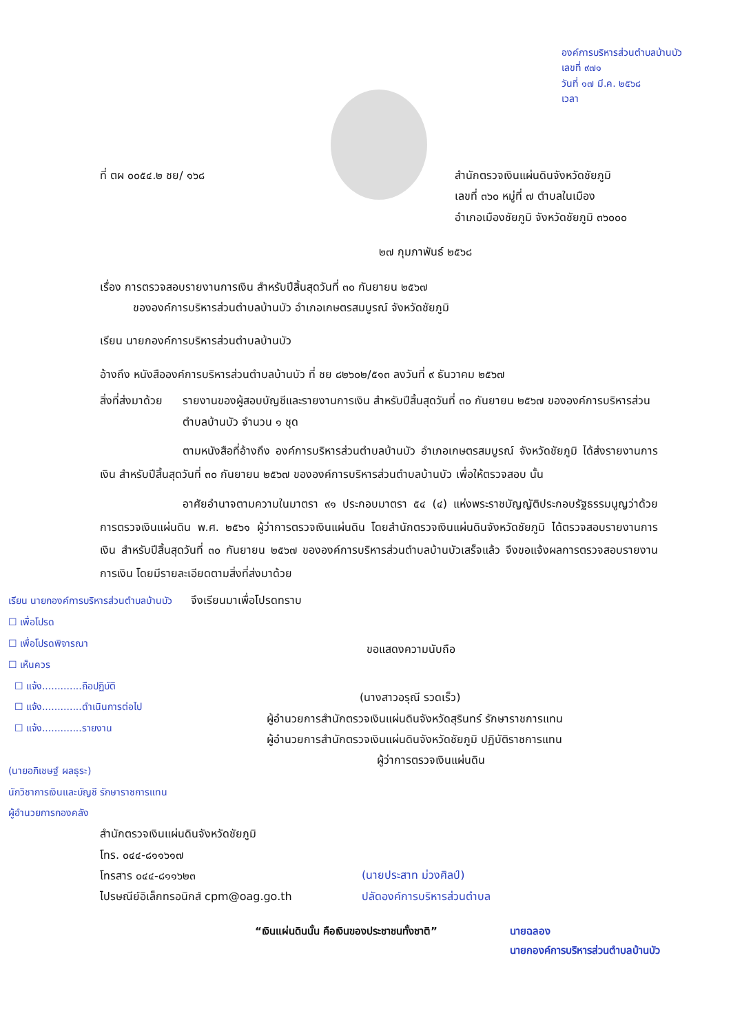องค์การบริหารส่วนตำบลบ้านบัว
เลขที่ ๙๗๑
วันที่ ๑๗ มี.ค. ๒๕๖๘
เวลา
ที่ ตผ ๐๐๕๔.๒ ชย/ ๑๖๘ สำนักตรวจเงินแผ่นดินจังหวัดชัยภูมิ
เลขที่ ๓๖๐ หมู่ที่ ๗ ตำบลในเมือง
อำเภอเมืองชัยภูมิ จังหวัดชัยภูมิ ๓๖๐๐๐
๒๗ กุมภาพันธ์ ๒๕๖๘
เรื่อง การตรวจสอบรายงานการเงิน สำหรับปีสิ้นสุดวันที่ ๓๐ กันยายน ๒๕๖๗
ขององค์การบริหารส่วนตำบลบ้านบัว อำเภอเกษตรสมบูรณ์ จังหวัดชัยภูมิ
เรียน นายกองค์การบริหารส่วนตำบลบ้านบัว
อ้างถึง หนังสือองค์การบริหารส่วนตำบลบ้านบัว ที่ ชย ๘๒๖๐๒/๕๑๓ ลงวันที่ ๙ ธันวาคม ๒๕๖๗
สิ่งที่ส่งมาด้วย
รายงานของผู้สอบบัญชีและรายงานการเงิน สำหรับปีสิ้นสุดวันที่ ๓๐ กันยายน ๒๕๖๗ ขององค์การบริหารส่วนตำบลบ้านบัว จำนวน ๑ ชุด
ตามหนังสือที่อ้างถึง องค์การบริหารส่วนตำบลบ้านบัว อำเภอเกษตรสมบูรณ์ จังหวัดชัยภูมิ ได้ส่งรายงานการเงิน สำหรับปีสิ้นสุดวันที่ ๓๐ กันยายน ๒๕๖๗ ขององค์การบริหารส่วนตำบลบ้านบัว เพื่อให้ตรวจสอบ นั้น
อาศัยอำนาจตามความในมาตรา ๙๑ ประกอบมาตรา ๕๔ (๔) แห่งพระราชบัญญัติประกอบรัฐธรรมนูญว่าด้วยการตรวจเงินแผ่นดิน พ.ศ. ๒๕๖๑ ผู้ว่าการตรวจเงินแผ่นดิน โดยสำนักตรวจเงินแผ่นดินจังหวัดชัยภูมิ ได้ตรวจสอบรายงานการเงิน สำหรับปีสิ้นสุดวันที่ ๓๐ กันยายน ๒๕๖๗ ขององค์การบริหารส่วนตำบลบ้านบัวเสร็จแล้ว จึงขอแจ้งผลการตรวจสอบรายงานการเงิน โดยมีรายละเอียดตามสิ่งที่ส่งมาด้วย
เรียน นายกองค์การบริหารส่วนตำบลบ้านบัว
☐ เพื่อโปรด
☐ เพื่อโปรดพิจารณา
☐ เห็นควร
☐ แจ้ง.............ถือปฏิบัติ
☐ แจ้ง.............ดำเนินการต่อไป
☐ แจ้ง.............รายงาน
(นายอภิเชษฐ์ ผลธุระ)
นักวิชาการเงินและบัญชี รักษาราชการแทน
ผู้อำนวยการกองคลัง
จึงเรียนมาเพื่อโปรดทราบ
ขอแสดงความนับถือ
(นางสาวอรุณี รวดเร็ว)
ผู้อำนวยการสำนักตรวจเงินแผ่นดินจังหวัดสุรินทร์ รักษาราชการแทน
ผู้อำนวยการสำนักตรวจเงินแผ่นดินจังหวัดชัยภูมิ ปฏิบัติราชการแทน
ผู้ว่าการตรวจเงินแผ่นดิน
สำนักตรวจเงินแผ่นดินจังหวัดชัยภูมิ
โทร. ๐๔๔-๘๑๑๖๑๗
โทรสาร ๐๔๔-๘๑๑๖๒๓
ไปรษณีย์อิเล็กทรอนิกส์ cpm@oag.go.th
(นายประสาท ม่วงศิลป์)
ปลัดองค์การบริหารส่วนตำบล
“เงินแผ่นดินนั้น คือเงินของประชาชนทั้งชาติ”
นายฉลอง
นายกองค์การบริหารส่วนตำบลบ้านบัว